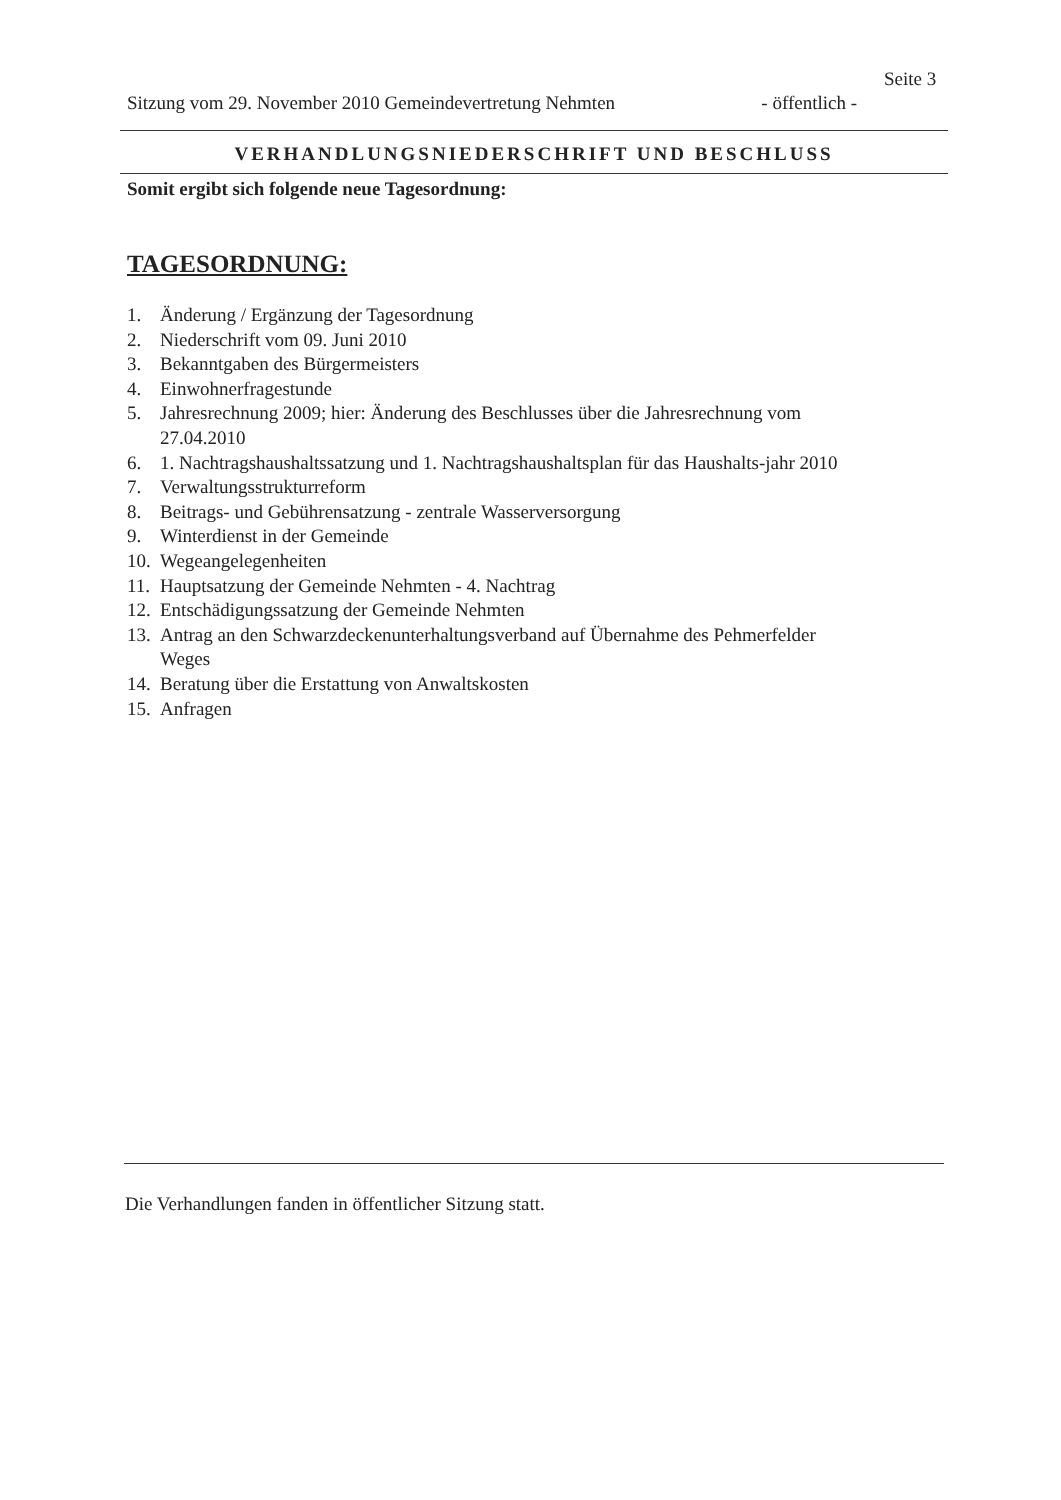Seite 3
Sitzung vom 29. November 2010 Gemeindevertretung Nehmten - öffentlich -
VERHANDLUNGSNIEDERSCHRIFT UND BESCHLUSS
Somit ergibt sich folgende neue Tagesordnung:
TAGESORDNUNG:
1. Änderung / Ergänzung der Tagesordnung
2. Niederschrift vom 09. Juni 2010
3. Bekanntgaben des Bürgermeisters
4. Einwohnerfragestunde
5. Jahresrechnung 2009; hier: Änderung des Beschlusses über die Jahresrechnung vom 27.04.2010
6. 1. Nachtragshaushaltssatzung und 1. Nachtragshaushaltsplan für das Haushalts-jahr 2010
7. Verwaltungsstrukturreform
8. Beitrags- und Gebührensatzung - zentrale Wasserversorgung
9. Winterdienst in der Gemeinde
10. Wegeangelegenheiten
11. Hauptsatzung der Gemeinde Nehmten - 4. Nachtrag
12. Entschädigungssatzung der Gemeinde Nehmten
13. Antrag an den Schwarzdeckenunterhaltungsverband auf Übernahme des Pehmerfelder Weges
14. Beratung über die Erstattung von Anwaltskosten
15. Anfragen
Die Verhandlungen fanden in öffentlicher Sitzung statt.